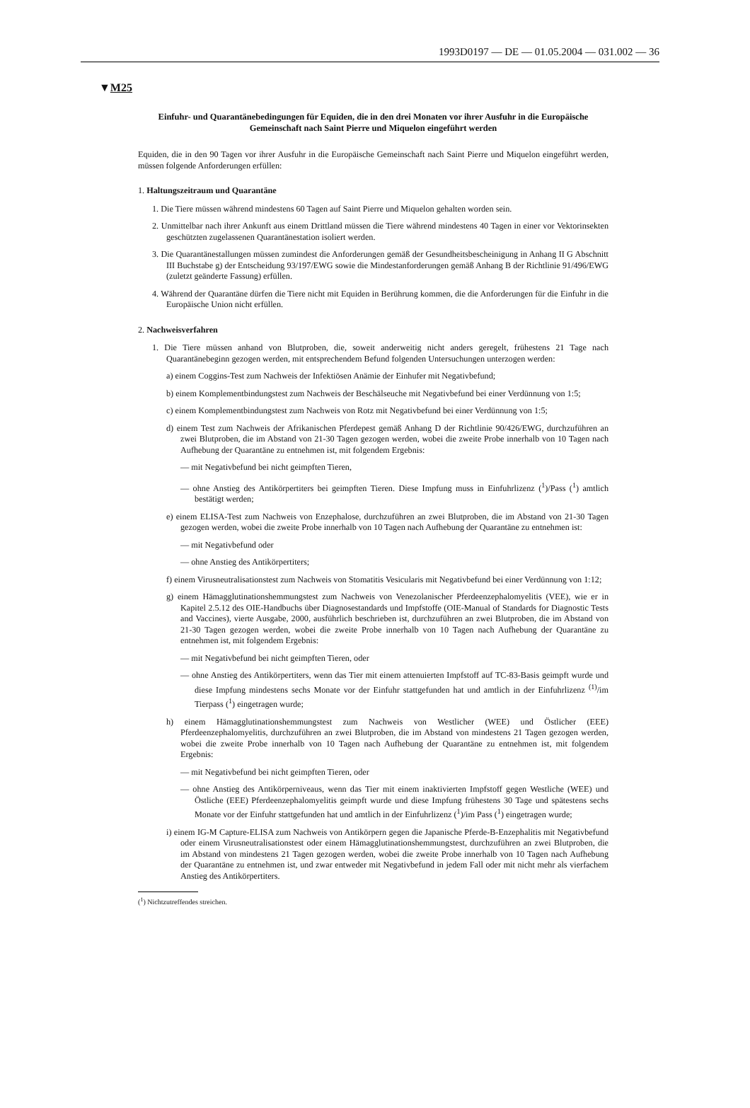1993D0197 — DE — 01.05.2004 — 031.002 — 36
▼M25
Einfuhr- und Quarantänebedingungen für Equiden, die in den drei Monaten vor ihrer Ausfuhr in die Europäische Gemeinschaft nach Saint Pierre und Miquelon eingeführt werden
Equiden, die in den 90 Tagen vor ihrer Ausfuhr in die Europäische Gemeinschaft nach Saint Pierre und Miquelon eingeführt werden, müssen folgende Anforderungen erfüllen:
1. Haltungszeitraum und Quarantäne
1. Die Tiere müssen während mindestens 60 Tagen auf Saint Pierre und Miquelon gehalten worden sein.
2. Unmittelbar nach ihrer Ankunft aus einem Drittland müssen die Tiere während mindestens 40 Tagen in einer vor Vektorinsekten geschützten zugelassenen Quarantänestation isoliert werden.
3. Die Quarantänestallungen müssen zumindest die Anforderungen gemäß der Gesundheitsbescheinigung in Anhang II G Abschnitt III Buchstabe g) der Entscheidung 93/197/EWG sowie die Mindestanforderungen gemäß Anhang B der Richtlinie 91/496/EWG (zuletzt geänderte Fassung) erfüllen.
4. Während der Quarantäne dürfen die Tiere nicht mit Equiden in Berührung kommen, die die Anforderungen für die Einfuhr in die Europäische Union nicht erfüllen.
2. Nachweisverfahren
1. Die Tiere müssen anhand von Blutproben, die, soweit anderweitig nicht anders geregelt, frühestens 21 Tage nach Quarantänebeginn gezogen werden, mit entsprechendem Befund folgenden Untersuchungen unterzogen werden:
a) einem Coggins-Test zum Nachweis der Infektiösen Anämie der Einhufer mit Negativbefund;
b) einem Komplementbindungstest zum Nachweis der Beschälseuche mit Negativbefund bei einer Verdünnung von 1:5;
c) einem Komplementbindungstest zum Nachweis von Rotz mit Negativbefund bei einer Verdünnung von 1:5;
d) einem Test zum Nachweis der Afrikanischen Pferdepest gemäß Anhang D der Richtlinie 90/426/EWG, durchzuführen an zwei Blutproben, die im Abstand von 21-30 Tagen gezogen werden, wobei die zweite Probe innerhalb von 10 Tagen nach Aufhebung der Quarantäne zu entnehmen ist, mit folgendem Ergebnis:
— mit Negativbefund bei nicht geimpften Tieren,
— ohne Anstieg des Antikörpertiters bei geimpften Tieren. Diese Impfung muss in Einfuhrlizenz (<sup>1</sup>)/Pass (<sup>1</sup>) amtlich bestätigt werden;
e) einem ELISA-Test zum Nachweis von Enzephalose, durchzuführen an zwei Blutproben, die im Abstand von 21-30 Tagen gezogen werden, wobei die zweite Probe innerhalb von 10 Tagen nach Aufhebung der Quarantäne zu entnehmen ist:
— mit Negativbefund oder
— ohne Anstieg des Antikörpertiters;
f) einem Virusneutralisationstest zum Nachweis von Stomatitis Vesicularis mit Negativbefund bei einer Verdünnung von 1:12;
g) einem Hämagglutinationshemmungstest zum Nachweis von Venezolanischer Pferdeenzephalomyelitis (VEE), wie er in Kapitel 2.5.12 des OIE-Handbuchs über Diagnosestandards und Impfstoffe (OIE-Manual of Standards for Diagnostic Tests and Vaccines), vierte Ausgabe, 2000, ausführlich beschrieben ist, durchzuführen an zwei Blutproben, die im Abstand von 21-30 Tagen gezogen werden, wobei die zweite Probe innerhalb von 10 Tagen nach Aufhebung der Quarantäne zu entnehmen ist, mit folgendem Ergebnis:
— mit Negativbefund bei nicht geimpften Tieren, oder
— ohne Anstieg des Antikörpertiters, wenn das Tier mit einem attenuierten Impfstoff auf TC-83-Basis geimpft wurde und diese Impfung mindestens sechs Monate vor der Einfuhr stattgefunden hat und amtlich in der Einfuhrlizenz <sup>(1)</sup>/im Tierpass (<sup>1</sup>) eingetragen wurde;
h) einem Hämagglutinationshemmungstest zum Nachweis von Westlicher (WEE) und Östlicher (EEE) Pferdeenzephalomyelitis, durchzuführen an zwei Blutproben, die im Abstand von mindestens 21 Tagen gezogen werden, wobei die zweite Probe innerhalb von 10 Tagen nach Aufhebung der Quarantäne zu entnehmen ist, mit folgendem Ergebnis:
— mit Negativbefund bei nicht geimpften Tieren, oder
— ohne Anstieg des Antikörperniveaus, wenn das Tier mit einem inaktivierten Impfstoff gegen Westliche (WEE) und Östliche (EEE) Pferdeenzephalomyelitis geimpft wurde und diese Impfung frühestens 30 Tage und spätestens sechs Monate vor der Einfuhr stattgefunden hat und amtlich in der Einfuhrlizenz (<sup>1</sup>)/im Pass (<sup>1</sup>) eingetragen wurde;
i) einem IG-M Capture-ELISA zum Nachweis von Antikörpern gegen die Japanische Pferde-B-Enzephalitis mit Negativbefund oder einem Virusneutralisationstest oder einem Hämagglutinationshemmungstest, durchzuführen an zwei Blutproben, die im Abstand von mindestens 21 Tagen gezogen werden, wobei die zweite Probe innerhalb von 10 Tagen nach Aufhebung der Quarantäne zu entnehmen ist, und zwar entweder mit Negativbefund in jedem Fall oder mit nicht mehr als vierfachem Anstieg des Antikörpertiters.
(<sup>1</sup>) Nichtzutreffendes streichen.